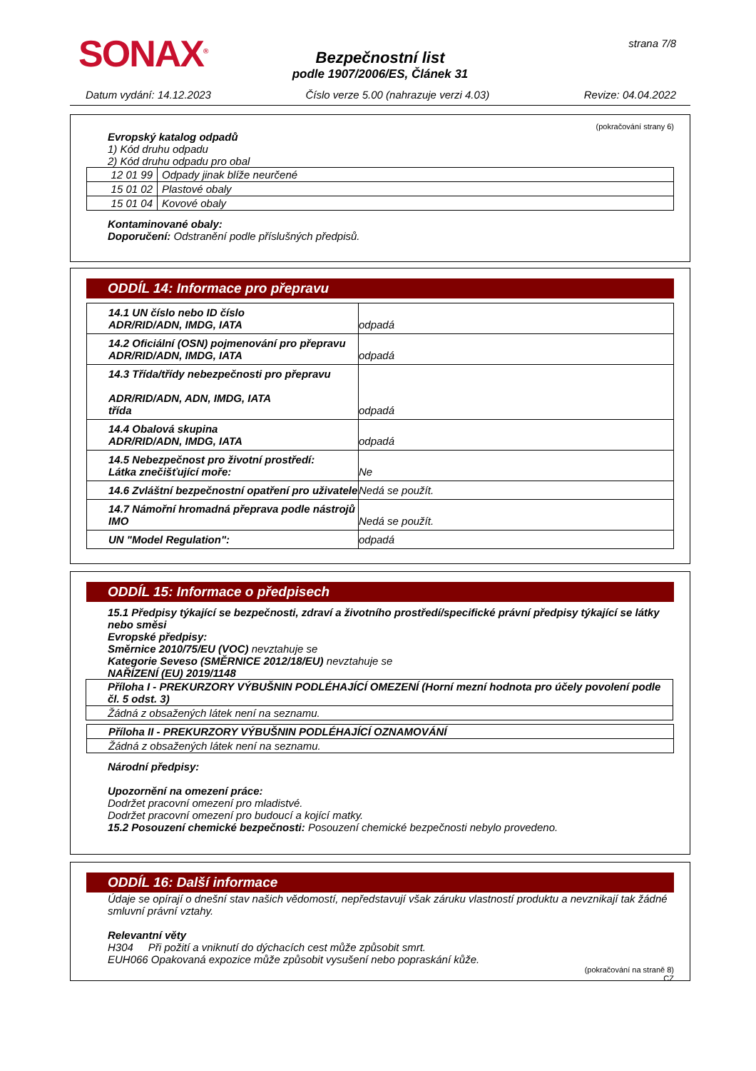SONAX<sup>®</sup> strana 7/8
Bezpečnostní list
podle 1907/2006/ES, Článek 31
Datum vydání: 14.12.2023 Číslo verze 5.00 (nahrazuje verzi 4.03) Revize: 04.04.2022
(pokračování strany 6)
Evropský katalog odpadů
1) Kód druhu odpadu
2) Kód druhu odpadu pro obal
| 12 01 99 | Odpady jinak blíže neurčené |
| 15 01 02 | Plastové obaly |
| 15 01 04 | Kovové obaly |
Kontaminované obaly:
Doporučení: Odstranění podle příslušných předpisů.
ODDÍL 14: Informace pro přepravu
| 14.1 UN číslo nebo ID číslo ADR/RID/ADN, IMDG, IATA | odpadá |
| 14.2 Oficiální (OSN) pojmenování pro přepravu ADR/RID/ADN, IMDG, IATA | odpadá |
| 14.3 Třída/třídy nebezpečnosti pro přepravu ADR/RID/ADN, ADN, IMDG, IATA třída | odpadá |
| 14.4 Obalová skupina ADR/RID/ADN, IMDG, IATA | odpadá |
| 14.5 Nebezpečnost pro životní prostředí: Látka znečišťující moře: | Ne |
| 14.6 Zvláštní bezpečnostní opatření pro uživatele | Nedá se použít. |
| 14.7 Námořní hromadná přeprava podle nástrojů IMO | Nedá se použít. |
| UN "Model Regulation": | odpadá |
ODDÍL 15: Informace o předpisech
15.1 Předpisy týkající se bezpečnosti, zdraví a životního prostředí/specifické právní předpisy týkající se látky nebo směsi
Evropské předpisy:
Směrnice 2010/75/EU (VOC) nevztahuje se
Kategorie Seveso (SMĚRNICE 2012/18/EU) nevztahuje se
NAŘÍZENÍ (EU) 2019/1148
| Příloha I - PREKURZORY VÝBUŠNIN PODLÉHAJÍCÍ OMEZENÍ (Horní mezní hodnota pro účely povolení podle čl. 5 odst. 3) |
| Žádná z obsažených látek není na seznamu. |
| Příloha II - PREKURZORY VÝBUŠNIN PODLÉHAJÍCÍ OZNAMOVÁNÍ |
| Žádná z obsažených látek není na seznamu. |
Národní předpisy:
Upozornění na omezení práce:
Dodržet pracovní omezení pro mladistvé.
Dodržet pracovní omezení pro budoucí a kojící matky.
15.2 Posouzení chemické bezpečnosti: Posouzení chemické bezpečnosti nebylo provedeno.
ODDÍL 16: Další informace
Údaje se opírají o dnešní stav našich vědomostí, nepředstavují však záruku vlastností produktu a nevznikají tak žádné smluvní právní vztahy.
Relevantní věty
H304 Při požití a vniknutí do dýchacích cest může způsobit smrt.
EUH066 Opakovaná expozice může způsobit vysušení nebo popraskání kůže.
(pokračování na straně 8)
CZ